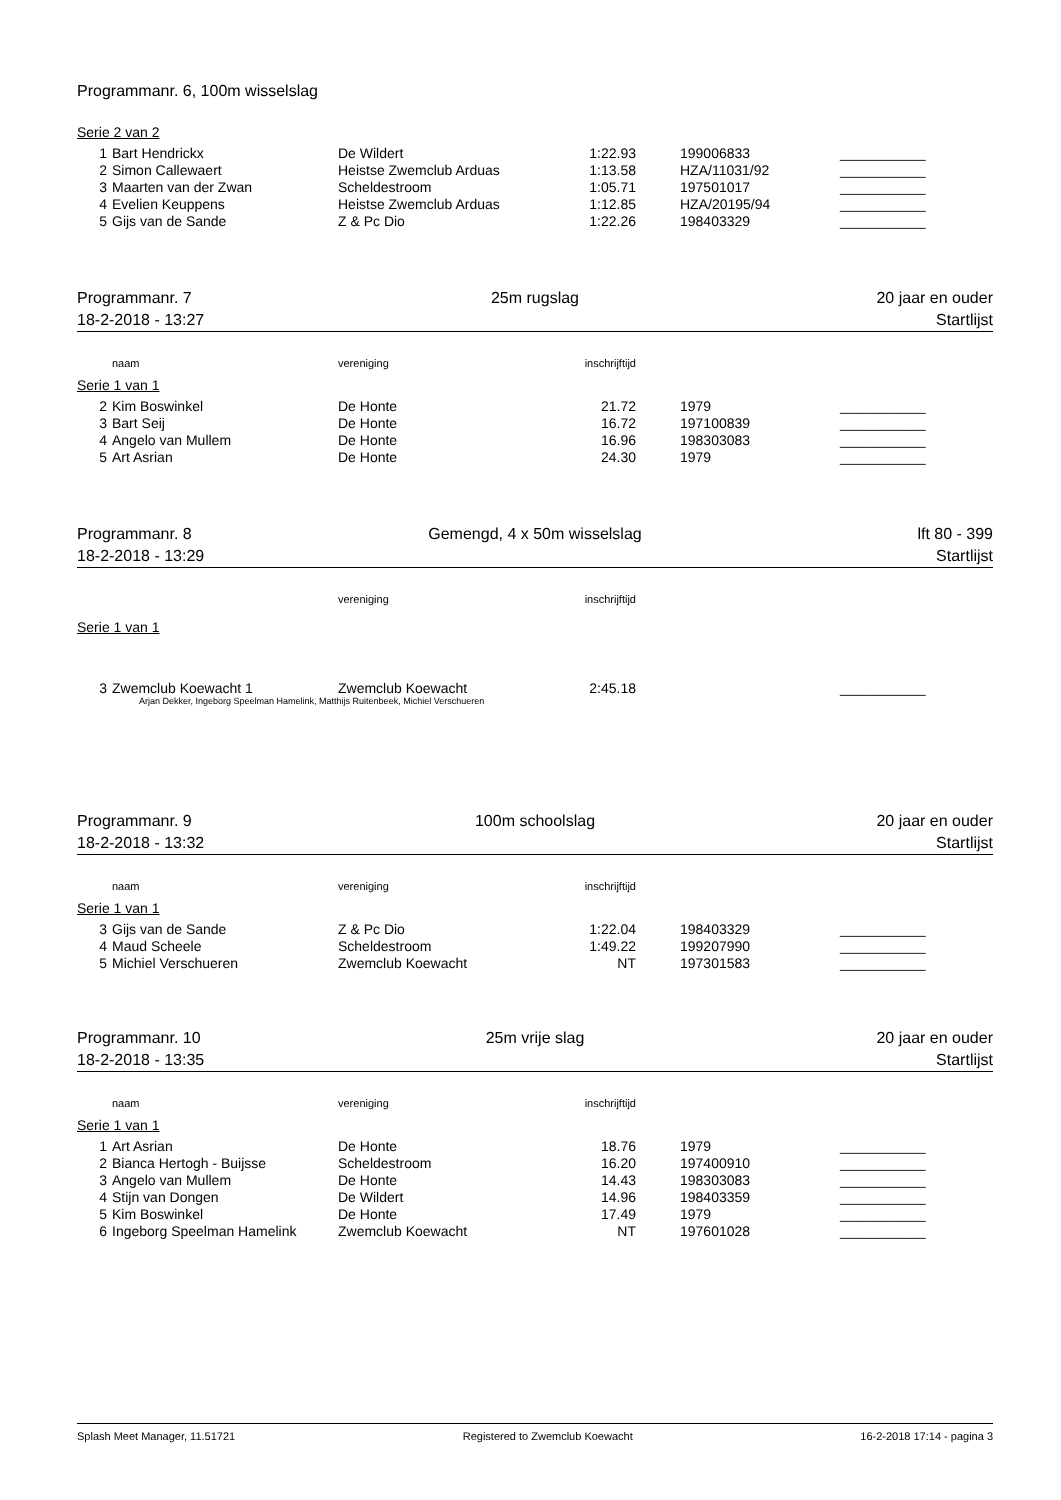Programmanr. 6, 100m wisselslag
Serie 2 van 2
| 1 | Bart Hendrickx | De Wildert | 1:22.93 | 199006833 | ___________ |
| 2 | Simon Callewaert | Heistse Zwemclub Arduas | 1:13.58 | HZA/11031/92 | ___________ |
| 3 | Maarten van der Zwan | Scheldestroom | 1:05.71 | 197501017 | ___________ |
| 4 | Evelien Keuppens | Heistse Zwemclub Arduas | 1:12.85 | HZA/20195/94 | ___________ |
| 5 | Gijs van de Sande | Z & Pc Dio | 1:22.26 | 198403329 | ___________ |
Programmanr. 7 25m rugslag 20 jaar en ouder
18-2-2018 - 13:27 Startlijst
| | naam | vereniging | inschrijftijd |
Serie 1 van 1
| 2 | Kim Boswinkel | De Honte | 21.72 | 1979 | ___________ |
| 3 | Bart Seij | De Honte | 16.72 | 197100839 | ___________ |
| 4 | Angelo van Mullem | De Honte | 16.96 | 198303083 | ___________ |
| 5 | Art Asrian | De Honte | 24.30 | 1979 | ___________ |
Programmanr. 8 Gemengd, 4 x 50m wisselslag lft 80 - 399
18-2-2018 - 13:29 Startlijst
| | | vereniging | inschrijftijd |
Serie 1 van 1
| 3 | Zwemclub Koewacht 1 | Zwemclub Koewacht | 2:45.18 | | ___________ |
Arjan Dekker, Ingeborg Speelman Hamelink, Matthijs Ruitenbeek, Michiel Verschueren
Programmanr. 9 100m schoolslag 20 jaar en ouder
18-2-2018 - 13:32 Startlijst
| | naam | vereniging | inschrijftijd |
Serie 1 van 1
| 3 | Gijs van de Sande | Z & Pc Dio | 1:22.04 | 198403329 | ___________ |
| 4 | Maud Scheele | Scheldestroom | 1:49.22 | 199207990 | ___________ |
| 5 | Michiel Verschueren | Zwemclub Koewacht | NT | 197301583 | ___________ |
Programmanr. 10 25m vrije slag 20 jaar en ouder
18-2-2018 - 13:35 Startlijst
| | naam | vereniging | inschrijftijd |
Serie 1 van 1
| 1 | Art Asrian | De Honte | 18.76 | 1979 | ___________ |
| 2 | Bianca Hertogh - Buijsse | Scheldestroom | 16.20 | 197400910 | ___________ |
| 3 | Angelo van Mullem | De Honte | 14.43 | 198303083 | ___________ |
| 4 | Stijn van Dongen | De Wildert | 14.96 | 198403359 | ___________ |
| 5 | Kim Boswinkel | De Honte | 17.49 | 1979 | ___________ |
| 6 | Ingeborg Speelman Hamelink | Zwemclub Koewacht | NT | 197601028 | ___________ |
Splash Meet Manager, 11.51721 Registered to Zwemclub Koewacht 16-2-2018 17:14 - pagina 3